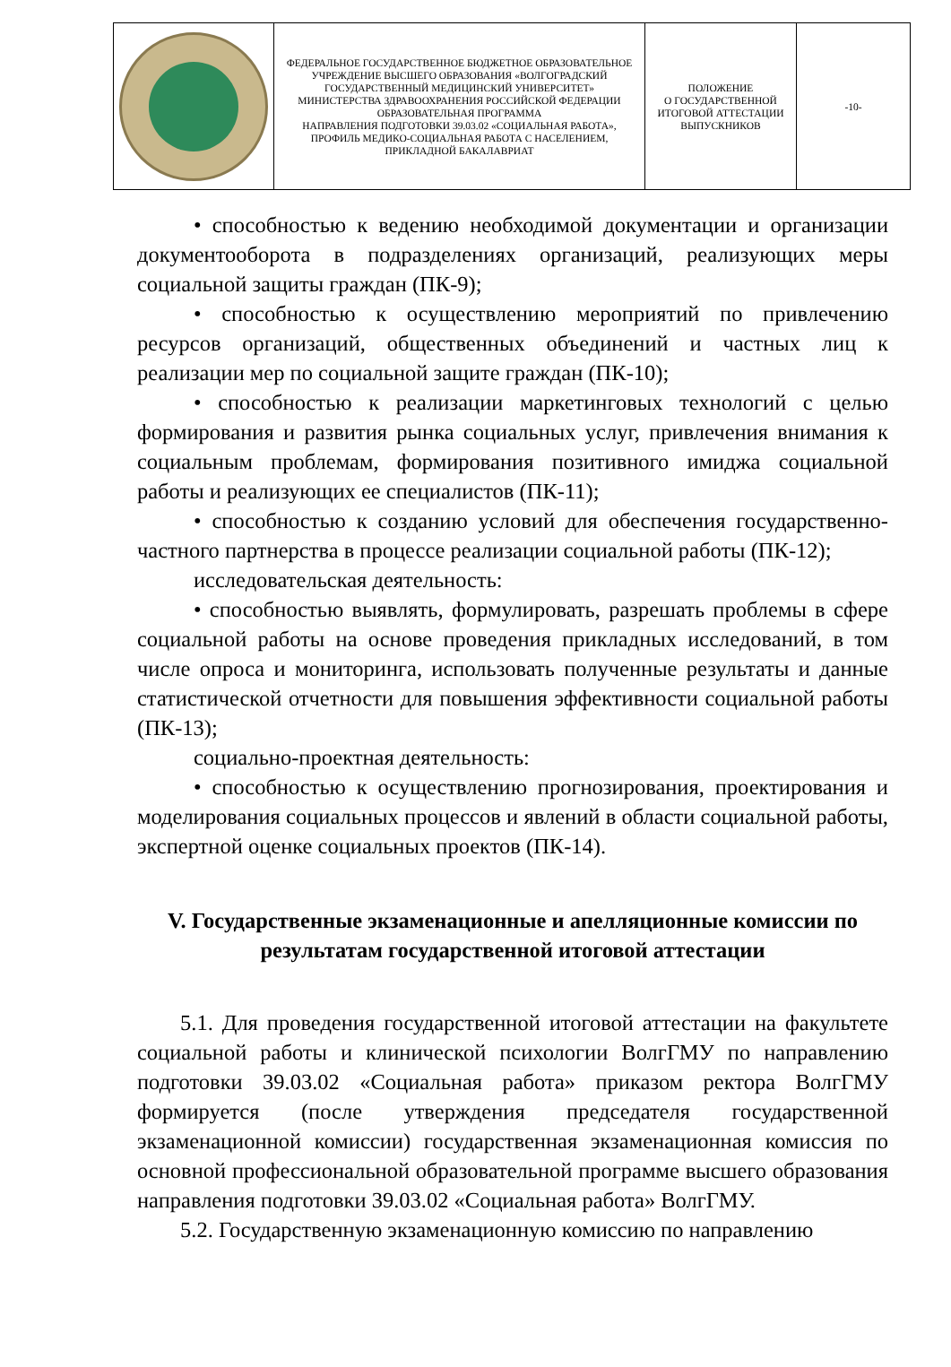| | ФЕДЕРАЛЬНОЕ ГОСУДАРСТВЕННОЕ БЮДЖЕТНОЕ ОБРАЗОВАТЕЛЬНОЕ УЧРЕЖДЕНИЕ ВЫСШЕГО ОБРАЗОВАНИЯ «ВОЛГОГРАДСКИЙ ГОСУДАРСТВЕННЫЙ МЕДИЦИНСКИЙ УНИВЕРСИТЕТ» МИНИСТЕРСТВА ЗДРАВООХРАНЕНИЯ РОССИЙСКОЙ ФЕДЕРАЦИИ ОБРАЗОВАТЕЛЬНАЯ ПРОГРАММА НАПРАВЛЕНИЯ ПОДГОТОВКИ 39.03.02 «СОЦИАЛЬНАЯ РАБОТА», ПРОФИЛЬ МЕДИКО-СОЦИАЛЬНАЯ РАБОТА С НАСЕЛЕНИЕМ, ПРИКЛАДНОЙ БАКАЛАВРИАТ | ПОЛОЖЕНИЕ О ГОСУДАРСТВЕННОЙ ИТОГОВОЙ АТТЕСТАЦИИ ВЫПУСКНИКОВ | -10- |
• способностью к ведению необходимой документации и организации документооборота в подразделениях организаций, реализующих меры социальной защиты граждан (ПК-9);
• способностью к осуществлению мероприятий по привлечению ресурсов организаций, общественных объединений и частных лиц к реализации мер по социальной защите граждан (ПК-10);
• способностью к реализации маркетинговых технологий с целью формирования и развития рынка социальных услуг, привлечения внимания к социальным проблемам, формирования позитивного имиджа социальной работы и реализующих ее специалистов (ПК-11);
• способностью к созданию условий для обеспечения государственно-частного партнерства в процессе реализации социальной работы (ПК-12);
исследовательская деятельность:
• способностью выявлять, формулировать, разрешать проблемы в сфере социальной работы на основе проведения прикладных исследований, в том числе опроса и мониторинга, использовать полученные результаты и данные статистической отчетности для повышения эффективности социальной работы (ПК-13);
социально-проектная деятельность:
• способностью к осуществлению прогнозирования, проектирования и моделирования социальных процессов и явлений в области социальной работы, экспертной оценке социальных проектов (ПК-14).
V. Государственные экзаменационные и апелляционные комиссии по результатам государственной итоговой аттестации
5.1. Для проведения государственной итоговой аттестации на факультете социальной работы и клинической психологии ВолгГМУ по направлению подготовки 39.03.02 «Социальная работа» приказом ректора ВолгГМУ формируется (после утверждения председателя государственной экзаменационной комиссии) государственная экзаменационная комиссия по основной профессиональной образовательной программе высшего образования направления подготовки 39.03.02 «Социальная работа» ВолгГМУ.
5.2. Государственную экзаменационную комиссию по направлению